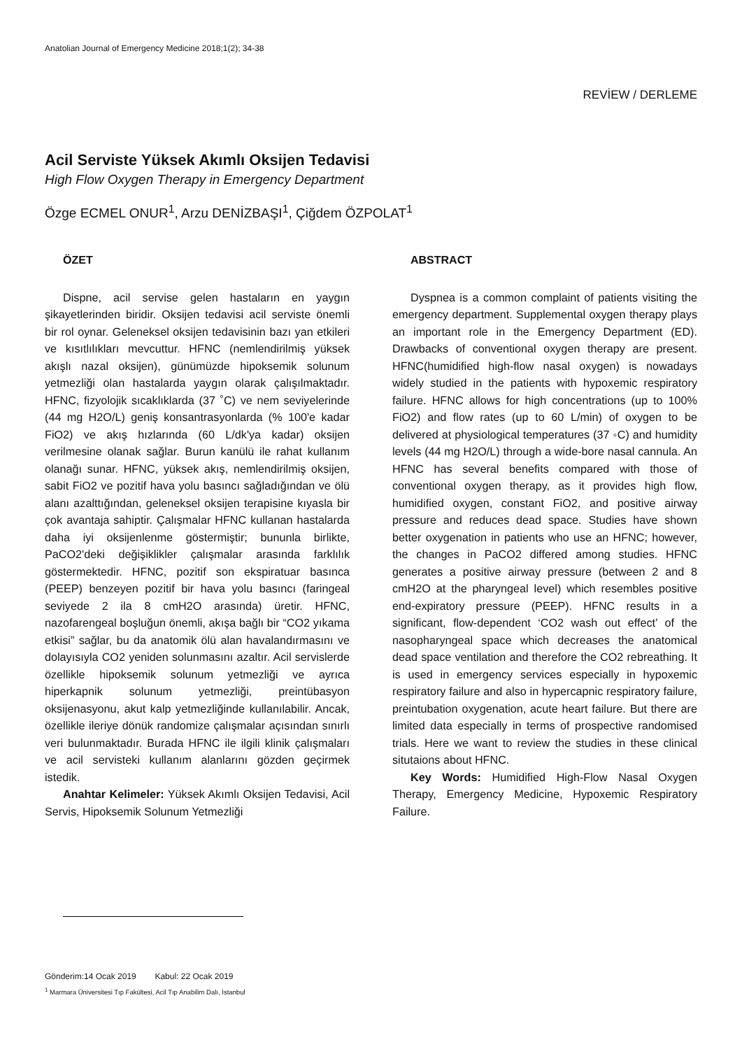Anatolian Journal of Emergency Medicine 2018;1(2); 34-38
REVİEW / DERLEME
Acil Serviste Yüksek Akımlı Oksijen Tedavisi
High Flow Oxygen Therapy in Emergency Department
Özge ECMEL ONUR<sup>1</sup>, Arzu DENİZBAŞI<sup>1</sup>, Çiğdem ÖZPOLAT<sup>1</sup>
ÖZET
Dispne, acil servise gelen hastaların en yaygın şikayetlerinden biridir. Oksijen tedavisi acil serviste önemli bir rol oynar. Geleneksel oksijen tedavisinin bazı yan etkileri ve kısıtlılıkları mevcuttur. HFNC (nemlendirilmiş yüksek akışlı nazal oksijen), günümüzde hipoksemik solunum yetmezliği olan hastalarda yaygın olarak çalışılmaktadır. HFNC, fizyolojik sıcaklıklarda (37 ˚C) ve nem seviyelerinde (44 mg H2O/L) geniş konsantrasyonlarda (% 100'e kadar FiO2) ve akış hızlarında (60 L/dk'ya kadar) oksijen verilmesine olanak sağlar. Burun kanülü ile rahat kullanım olanağı sunar. HFNC, yüksek akış, nemlendirilmiş oksijen, sabit FiO2 ve pozitif hava yolu basıncı sağladığından ve ölü alanı azalttığından, geleneksel oksijen terapisine kıyasla bir çok avantaja sahiptir. Çalışmalar HFNC kullanan hastalarda daha iyi oksijenlenme göstermiştir; bununla birlikte, PaCO2'deki değişiklikler çalışmalar arasında farklılık göstermektedir. HFNC, pozitif son ekspiratuar basınca (PEEP) benzeyen pozitif bir hava yolu basıncı (faringeal seviyede 2 ila 8 cmH2O arasında) üretir. HFNC, nazofarengeal boşluğun önemli, akışa bağlı bir “CO2 yıkama etkisi” sağlar, bu da anatomik ölü alan havalandırmasını ve dolayısıyla CO2 yeniden solunmasını azaltır. Acil servislerde özellikle hipoksemik solunum yetmezliği ve ayrıca hiperkapnik solunum yetmezliği, preintübasyon oksijenasyonu, akut kalp yetmezliğinde kullanılabilir. Ancak, özellikle ileriye dönük randomize çalışmalar açısından sınırlı veri bulunmaktadır. Burada HFNC ile ilgili klinik çalışmaları ve acil servisteki kullanım alanlarını gözden geçirmek istedik.
Anahtar Kelimeler: Yüksek Akımlı Oksijen Tedavisi, Acil Servis, Hipoksemik Solunum Yetmezliği
ABSTRACT
Dyspnea is a common complaint of patients visiting the emergency department. Supplemental oxygen therapy plays an important role in the Emergency Department (ED). Drawbacks of conventional oxygen therapy are present. HFNC(humidified high-flow nasal oxygen) is nowadays widely studied in the patients with hypoxemic respiratory failure. HFNC allows for high concentrations (up to 100% FiO2) and flow rates (up to 60 L/min) of oxygen to be delivered at physiological temperatures (37 ◦C) and humidity levels (44 mg H2O/L) through a wide-bore nasal cannula. An HFNC has several benefits compared with those of conventional oxygen therapy, as it provides high flow, humidified oxygen, constant FiO2, and positive airway pressure and reduces dead space. Studies have shown better oxygenation in patients who use an HFNC; however, the changes in PaCO2 differed among studies. HFNC generates a positive airway pressure (between 2 and 8 cmH2O at the pharyngeal level) which resembles positive end-expiratory pressure (PEEP). HFNC results in a significant, flow-dependent ‘CO2 wash out effect’ of the nasopharyngeal space which decreases the anatomical dead space ventilation and therefore the CO2 rebreathing. It is used in emergency services especially in hypoxemic respiratory failure and also in hypercapnic respiratory failure, preintubation oxygenation, acute heart failure. But there are limited data especially in terms of prospective randomised trials. Here we want to review the studies in these clinical situtaions about HFNC.
Key Words: Humidified High-Flow Nasal Oxygen Therapy, Emergency Medicine, Hypoxemic Respiratory Failure.
Gönderim:14 Ocak 2019 Kabul: 22 Ocak 2019
<sup>1</sup> Marmara Üniversitesi Tıp Fakültesi, Acil Tıp Anabilim Dalı, İstanbul